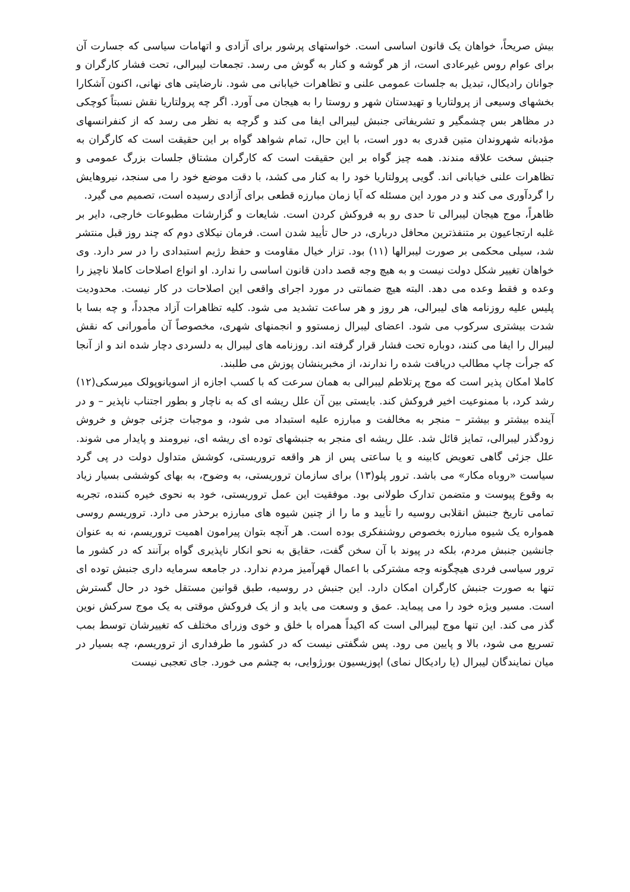بیش صریحاً، خواهان یک قانون اساسی است. خواستهای پرشور برای آزادی و اتهامات سیاسی که جسارت آن برای عوام روس غیرعادی است، از هر گوشه و کنار به گوش می رسد. تجمعات لیبرالی، تحت فشار کارگران و جوانان رادیکال، تبدیل به جلسات عمومی علنی و تظاهرات خیابانی می شود. نارضایتی های نهانی، اکنون آشکارا بخشهای وسیعی از پرولتاریا و تهیدستان شهر و روستا را به هیجان می آورد. اگر چه پرولتاریا نقش نسبتاً کوچکی در مظاهر بس چشمگیر و تشریفاتی جنبش لیبرالی ایفا می کند و گرچه به نظر می رسد که از کنفرانسهای مؤدبانه شهروندان متین قدری به دور است، با این حال، تمام شواهد گواه بر این حقیقت است که کارگران به جنبش سخت علاقه مندند. همه چیز گواه بر این حقیقت است که کارگران مشتاق جلسات بزرگ عمومی و تظاهرات علنی خیابانی اند. گویی پرولتاریا خود را به کنار می کشد، با دقت موضع خود را می سنجد، نیروهایش را گردآوری می کند و در مورد این مسئله که آیا زمان مبارزه قطعی برای آزادی رسیده است، تصمیم می گیرد.
ظاهراً، موج هیجان لیبرالی تا حدی رو به فروکش کردن است. شایعات و گزارشات مطبوعات خارجی، دایر بر غلبه ارتجاعیون بر متنفذترین محافل درباری، در حال تأیید شدن است. فرمان نیکلای دوم که چند روز قبل منتشر شد، سیلی محکمی بر صورت لیبرالها (۱۱) بود. تزار خیال مقاومت و حفظ رژیم استبدادی را در سر دارد. وی خواهان تغییر شکل دولت نیست و به هیچ وجه قصد دادن قانون اساسی را ندارد. او انواع اصلاحات کاملا ناچیز را وعده و فقط وعده می دهد. البته هیچ ضمانتی در مورد اجرای واقعی این اصلاحات در کار نیست. محدودیت پلیس علیه روزنامه های لیبرالی، هر روز و هر ساعت تشدید می شود. کلیه تظاهرات آزاد مجدداً، و چه بسا با شدت بیشتری سرکوب می شود. اعضای لیبرال زمستوو و انجمنهای شهری، مخصوصاً آن مأمورانی که نقش لیبرال را ایفا می کنند، دوباره تحت فشار قرار گرفته اند. روزنامه های لیبرال به دلسردی دچار شده اند و از آنجا که جرأت چاپ مطالب دریافت شده را ندارند، از مخبرینشان پوزش می طلبند.
کاملا امکان پذیر است که موج پرتلاطم لیبرالی به همان سرعت که با کسب اجازه از اسویانوپولک میرسکی(۱۲) رشد کرد، با ممنوعیت اخیر فروکش کند. بایستی بین آن علل ریشه ای که به ناچار و بطور اجتناب ناپذیر – و در آینده بیشتر و بیشتر – منجر به مخالفت و مبارزه علیه استبداد می شود، و موجبات جزئی جوش و خروش زودگذر لیبرالی، تمایز قائل شد. علل ریشه ای منجر به جنبشهای توده ای ریشه ای، نیرومند و پایدار می شوند. علل جزئی گاهی تعویض کابینه و یا ساعتی پس از هر واقعه تروریستی، کوشش متداول دولت در پی گرد سیاست «روباه مکار» می باشد. ترور پلو(۱۳) برای سازمان تروریستی، به وضوح، به بهای کوششی بسیار زیاد به وقوع پیوست و متضمن تدارک طولانی بود. موفقیت این عمل تروریستی، خود به نحوی خیره کننده، تجربه تمامی تاریخ جنبش انقلابی روسیه را تأیید و ما را از چنین شیوه های مبارزه برحذر می دارد. تروریسم روسی همواره یک شیوه مبارزه بخصوص روشنفکری بوده است. هر آنچه بتوان پیرامون اهمیت تروریسم، نه به عنوان جانشین جنبش مردم، بلکه در پیوند با آن سخن گفت، حقایق به نحو انکار ناپذیری گواه برآنند که در کشور ما ترور سیاسی فردی هیچگونه وجه مشترکی با اعمال قهرآمیز مردم ندارد. در جامعه سرمایه داری جنبش توده ای تنها به صورت جنبش کارگران امکان دارد. این جنبش در روسیه، طبق قوانین مستقل خود در حال گسترش است. مسیر ویژه خود را می پیماید. عمق و وسعت می یابد و از یک فروکش موقتی به یک موج سرکش نوین گذر می کند. این تنها موج لیبرالی است که اکیداً همراه با خلق و خوی وزرای مختلف که تغییرشان توسط بمب تسریع می شود، بالا و پایین می رود. پس شگفتی نیست که در کشور ما طرفداری از تروریسم، چه بسیار در میان نمایندگان لیبرال (یا رادیکال نمای) اپوزیسیون بورژوایی، به چشم می خورد. جای تعجبی نیست